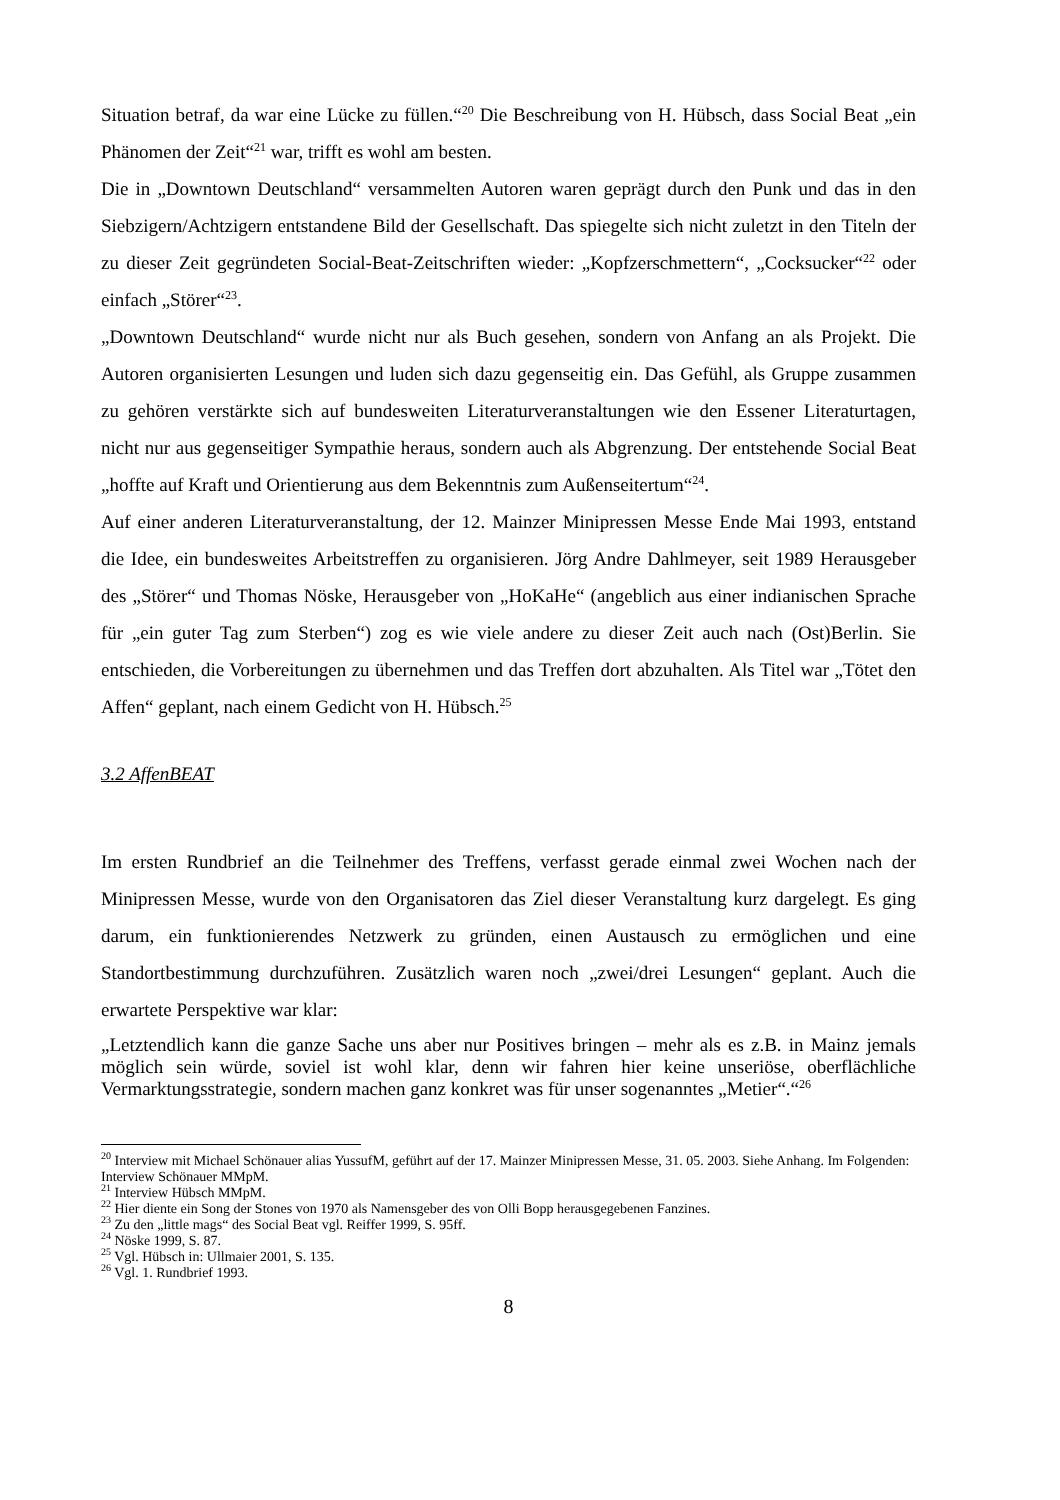Situation betraf, da war eine Lücke zu füllen.“<sup>20</sup> Die Beschreibung von H. Hübsch, dass Social Beat „ein Phänomen der Zeit“<sup>21</sup> war, trifft es wohl am besten.
Die in „Downtown Deutschland“ versammelten Autoren waren geprägt durch den Punk und das in den Siebzigern/Achtzigern entstandene Bild der Gesellschaft. Das spiegelte sich nicht zuletzt in den Titeln der zu dieser Zeit gegründeten Social-Beat-Zeitschriften wieder: „Kopfzerschmettern“, „Cocksucker“<sup>22</sup> oder einfach „Störer“<sup>23</sup>.
„Downtown Deutschland“ wurde nicht nur als Buch gesehen, sondern von Anfang an als Projekt. Die Autoren organisierten Lesungen und luden sich dazu gegenseitig ein. Das Gefühl, als Gruppe zusammen zu gehören verstärkte sich auf bundesweiten Literaturveranstaltungen wie den Essener Literaturtagen, nicht nur aus gegenseitiger Sympathie heraus, sondern auch als Abgrenzung. Der entstehende Social Beat „hoffte auf Kraft und Orientierung aus dem Bekenntnis zum Außenseitertum“<sup>24</sup>.
Auf einer anderen Literaturveranstaltung, der 12. Mainzer Minipressen Messe Ende Mai 1993, entstand die Idee, ein bundesweites Arbeitstreffen zu organisieren. Jörg Andre Dahlmeyer, seit 1989 Herausgeber des „Störer“ und Thomas Nöske, Herausgeber von „HoKaHe“ (angeblich aus einer indianischen Sprache für „ein guter Tag zum Sterben“) zog es wie viele andere zu dieser Zeit auch nach (Ost)Berlin. Sie entschieden, die Vorbereitungen zu übernehmen und das Treffen dort abzuhalten. Als Titel war „Tötet den Affen“ geplant, nach einem Gedicht von H. Hübsch.<sup>25</sup>
3.2 AffenBEAT
Im ersten Rundbrief an die Teilnehmer des Treffens, verfasst gerade einmal zwei Wochen nach der Minipressen Messe, wurde von den Organisatoren das Ziel dieser Veranstaltung kurz dargelegt. Es ging darum, ein funktionierendes Netzwerk zu gründen, einen Austausch zu ermöglichen und eine Standortbestimmung durchzuführen. Zusätzlich waren noch „zwei/drei Lesungen“ geplant. Auch die erwartete Perspektive war klar:
„Letztendlich kann die ganze Sache uns aber nur Positives bringen – mehr als es z.B. in Mainz jemals möglich sein würde, soviel ist wohl klar, denn wir fahren hier keine unseriöse, oberflächliche Vermarktungsstrategie, sondern machen ganz konkret was für unser sogenanntes „Metier“.“<sup>26</sup>
<sup>20</sup> Interview mit Michael Schönauer alias YussufM, geführt auf der 17. Mainzer Minipressen Messe, 31. 05. 2003. Siehe Anhang. Im Folgenden: Interview Schönauer MMpM.
<sup>21</sup> Interview Hübsch MMpM.
<sup>22</sup> Hier diente ein Song der Stones von 1970 als Namensgeber des von Olli Bopp herausgegebenen Fanzines.
<sup>23</sup> Zu den „little mags“ des Social Beat vgl. Reiffer 1999, S. 95ff.
<sup>24</sup> Nöske 1999, S. 87.
<sup>25</sup> Vgl. Hübsch in: Ullmaier 2001, S. 135.
<sup>26</sup> Vgl. 1. Rundbrief 1993.
8